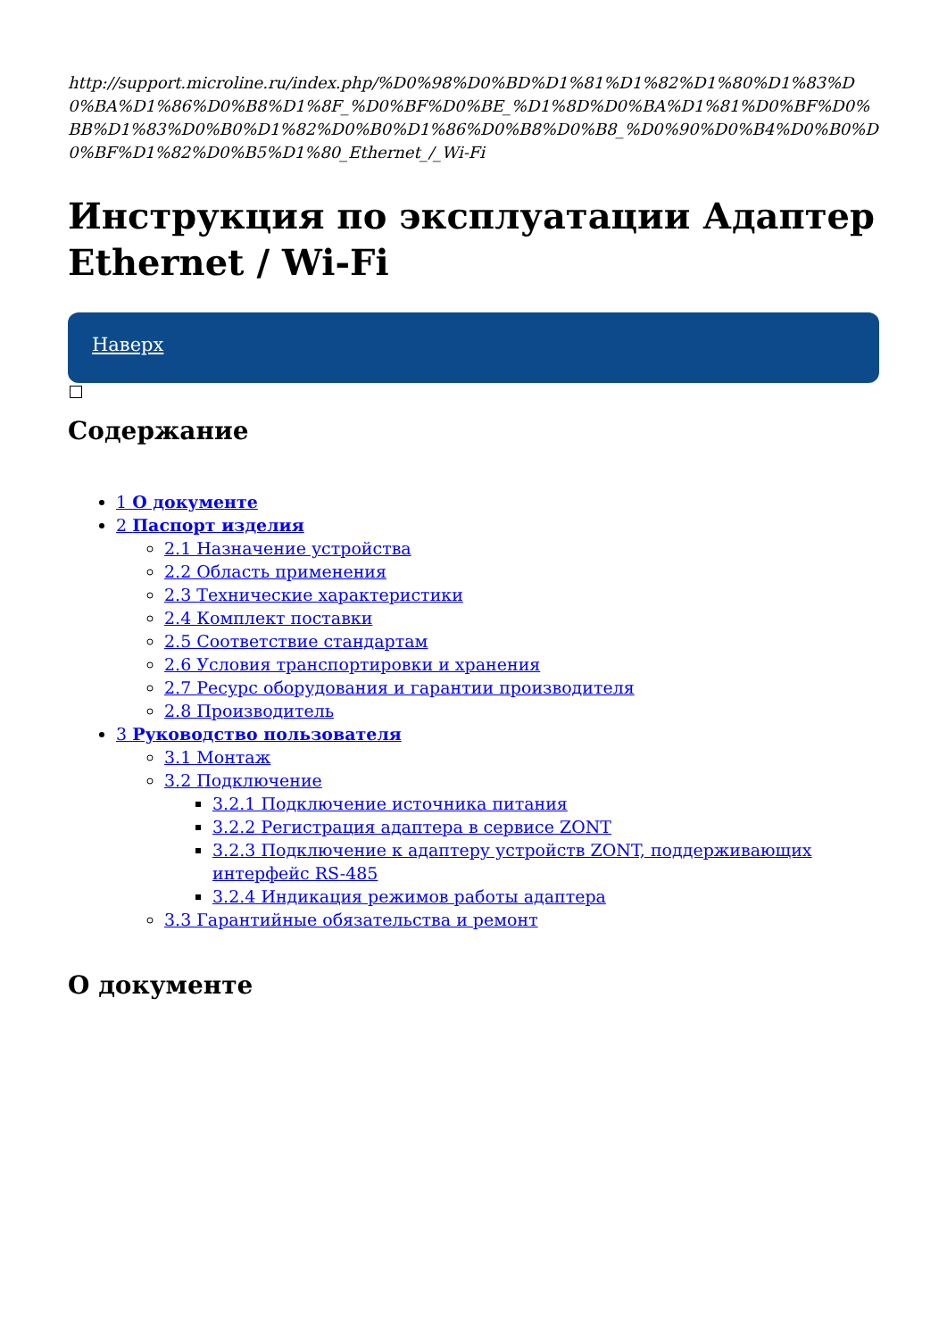http://support.microline.ru/index.php/%D0%98%D0%BD%D1%81%D1%82%D1%80%D1%83%D0%BA%D1%86%D0%B8%D1%8F_%D0%BF%D0%BE_%D1%8D%D0%BA%D1%81%D0%BF%D0%BB%D1%83%D0%B0%D1%82%D0%B0%D1%86%D0%B8%D0%B8_%D0%90%D0%B4%D0%B0%D0%BF%D1%82%D0%B5%D1%80_Ethernet_/_Wi-Fi
Инструкция по эксплуатации Адаптер Ethernet / Wi-Fi
Наверх
Содержание
1 О документе
2 Паспорт изделия
2.1 Назначение устройства
2.2 Область применения
2.3 Технические характеристики
2.4 Комплект поставки
2.5 Соответствие стандартам
2.6 Условия транспортировки и хранения
2.7 Ресурс оборудования и гарантии производителя
2.8 Производитель
3 Руководство пользователя
3.1 Монтаж
3.2 Подключение
3.2.1 Подключение источника питания
3.2.2 Регистрация адаптера в сервисе ZONT
3.2.3 Подключение к адаптеру устройств ZONT, поддерживающих интерфейс RS-485
3.2.4 Индикация режимов работы адаптера
3.3 Гарантийные обязательства и ремонт
О документе